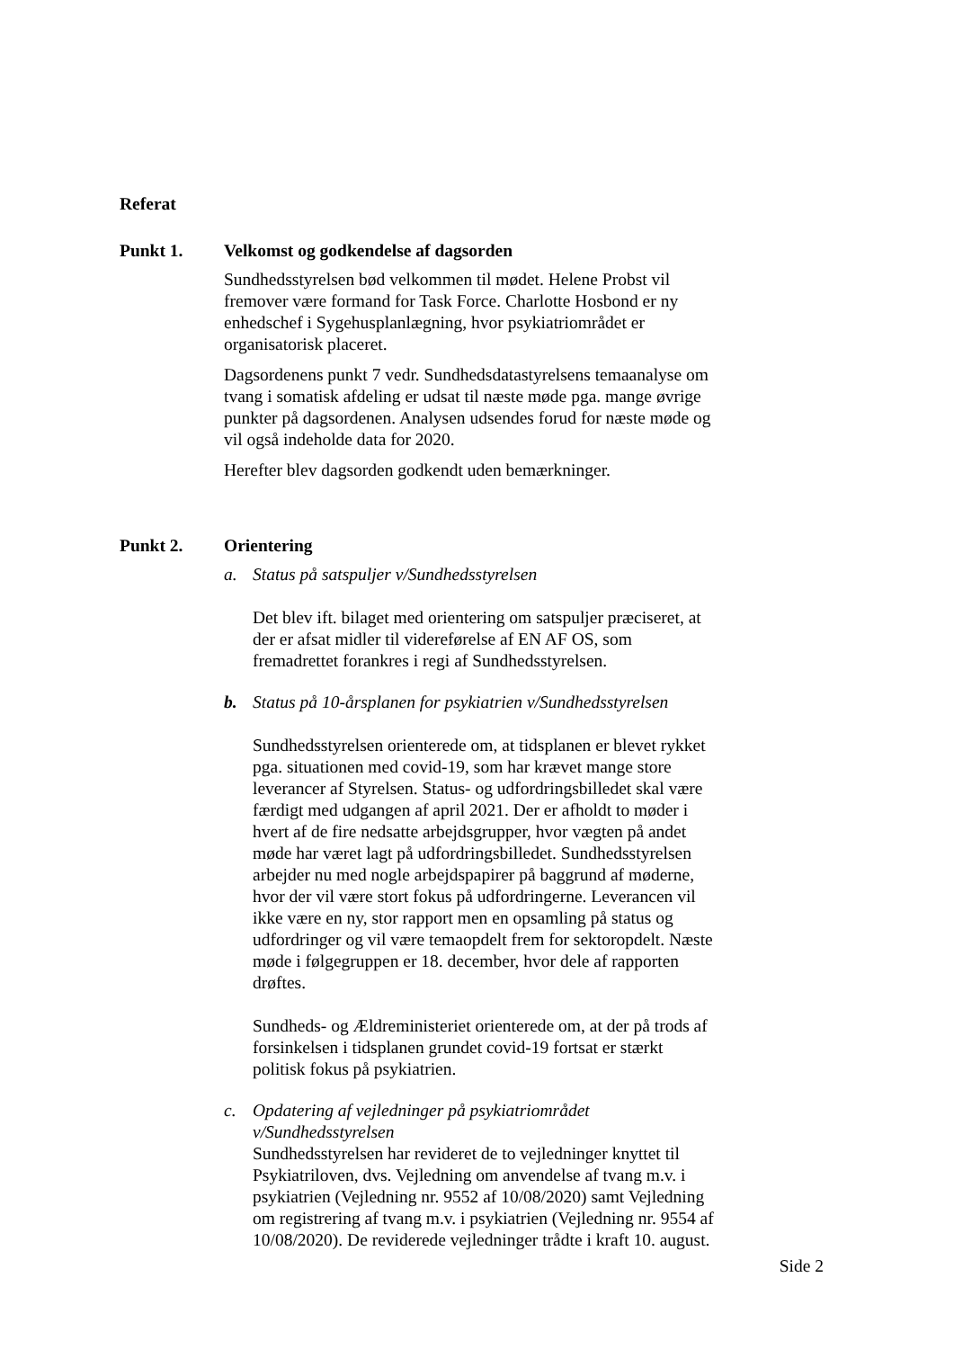Referat
Punkt 1. Velkomst og godkendelse af dagsorden
Sundhedsstyrelsen bød velkommen til mødet. Helene Probst vil fremover være formand for Task Force. Charlotte Hosbond er ny enhedschef i Sygehusplanlægning, hvor psykiatriområdet er organisatorisk placeret.
Dagsordenens punkt 7 vedr. Sundhedsdatastyrelsens temaanalyse om tvang i somatisk afdeling er udsat til næste møde pga. mange øvrige punkter på dagsordenen. Analysen udsendes forud for næste møde og vil også indeholde data for 2020.
Herefter blev dagsorden godkendt uden bemærkninger.
Punkt 2. Orientering
a. Status på satspuljer v/Sundhedsstyrelsen
Det blev ift. bilaget med orientering om satspuljer præciseret, at der er afsat midler til videreførelse af EN AF OS, som fremadrettet forankres i regi af Sundhedsstyrelsen.
b. Status på 10-årsplanen for psykiatrien v/Sundhedsstyrelsen
Sundhedsstyrelsen orienterede om, at tidsplanen er blevet rykket pga. situationen med covid-19, som har krævet mange store leverancer af Styrelsen. Status- og udfordringsbilledet skal være færdigt med udgangen af april 2021. Der er afholdt to møder i hvert af de fire nedsatte arbejdsgrupper, hvor vægten på andet møde har været lagt på udfordringsbilledet. Sundhedsstyrelsen arbejder nu med nogle arbejdspapirer på baggrund af møderne, hvor der vil være stort fokus på udfordringerne. Leverancen vil ikke være en ny, stor rapport men en opsamling på status og udfordringer og vil være temaopdelt frem for sektoropdelt. Næste møde i følgegruppen er 18. december, hvor dele af rapporten drøftes.
Sundheds- og Ældreministeriet orienterede om, at der på trods af forsinkelsen i tidsplanen grundet covid-19 fortsat er stærkt politisk fokus på psykiatrien.
c. Opdatering af vejledninger på psykiatriområdet v/Sundhedsstyrelsen
Sundhedsstyrelsen har revideret de to vejledninger knyttet til Psykiatriloven, dvs. Vejledning om anvendelse af tvang m.v. i psykiatrien (Vejledning nr. 9552 af 10/08/2020) samt Vejledning om registrering af tvang m.v. i psykiatrien (Vejledning nr. 9554 af 10/08/2020). De reviderede vejledninger trådte i kraft 10. august.
Side 2